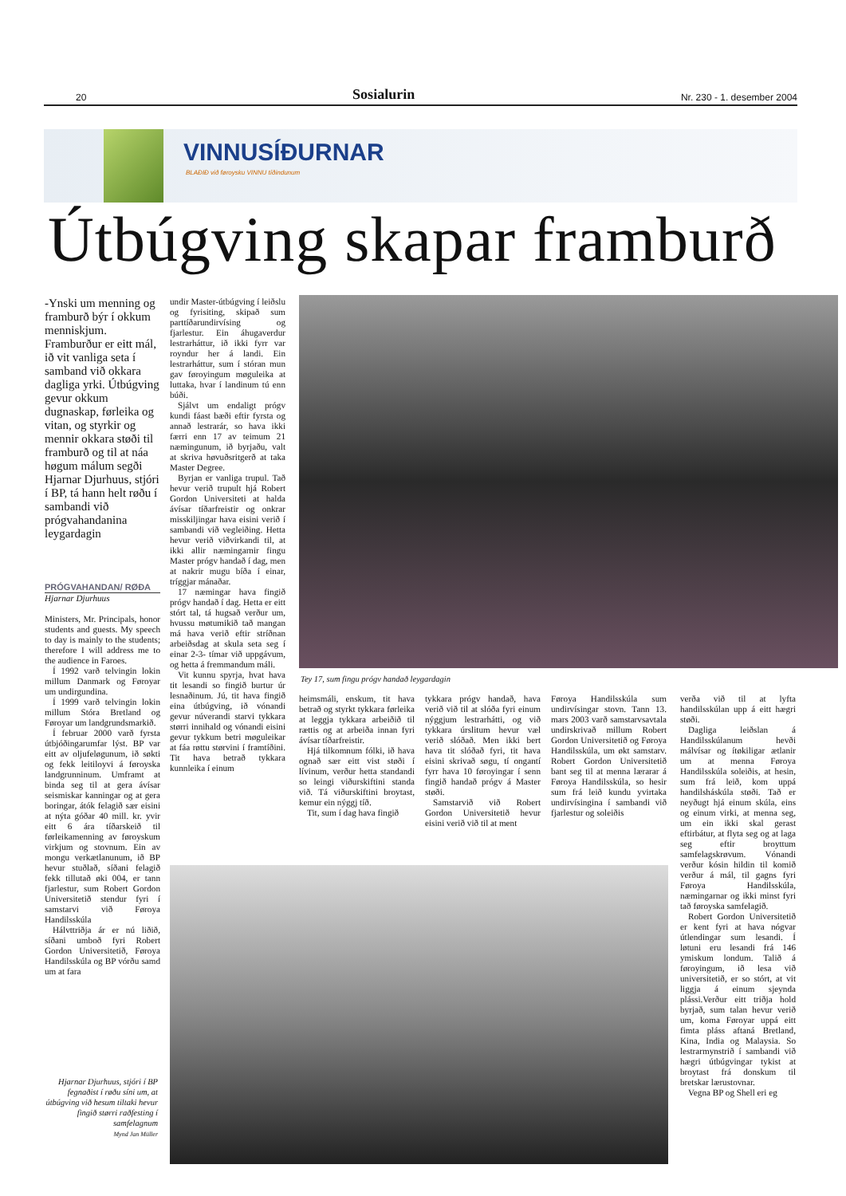20 Sosialurin Nr. 230 - 1. desember 2004
VINNUSÍÐURNAR
BLAÐIÐ við føroysku VINNU tíðindunum
Útbúgving skapar framburð
-Ynski um menning og framburð býr í okkum menniskjum. Framburður er eitt mál, ið vit vanliga seta í samband við okkara dagliga yrki. Útbúgving gevur okkum dugnaskap, førleika og vitan, og styrkir og mennir okkara støði til framburð og til at náa høgum málum segði Hjarnar Djurhuus, stjóri í BP, tá hann helt røðu í sambandi við prógvahandanina leygardagin
PRÓGVAHANDAN/ RØÐA
Hjarnar Djurhuus
Ministers, Mr. Principals, honor students and guests. My speech to day is mainly to the students; therefore I will address me to the audience in Faroes.
Í 1992 varð telvingin lokin millum Danmark og Føroyar um undirgundina.
Í 1999 varð telvingin lokin millum Stóra Bretland og Føroyar um landgrundsmarkið.
Í februar 2000 varð fyrsta útbjóðingarumfar lýst. BP var eitt av oljufeløgunum, ið søkti og fekk leitiloyvi á føroyska landgrunninum. Umframt at binda seg til at gera ávísar seismiskar kanningar og at gera boringar, átók felagið sær eisini at nýta góðar 40 mill. kr. yvir eitt 6 ára tíðarskeið til førleikamenning av føroyskum virkjum og stovnum. Ein av mongu verkætlanunum, ið BP hevur stuðlað, síðani felagið fekk tillutað øki 004, er tann fjarlestur, sum Robert Gordon Universitetið stendur fyri í samstarvi við Føroya Handilsskúla
Hálvttriðja ár er nú liðið, síðani umboð fyri Robert Gordon Universitetið, Føroya Handilsskúla og BP vórðu samd um at fara
undir Master-útbúgving í leiðslu og fyrisiting, skipað sum parttíðarundirvísing og fjarlestur. Ein áhugaverdur lestrarháttur, ið ikki fyrr var royndur her á landi. Ein lestrarháttur, sum í stóran mun gav føroyingum møguleika at luttaka, hvar í landinum tú enn búði.
Sjálvt um endaligt prógv kundi fáast bæði eftir fyrsta og annað lestrarár, so hava ikki færri enn 17 av teimum 21 næmingunum, ið byrjaðu, valt at skriva høvuðsritgerð at taka Master Degree.
Byrjan er vanliga trupul. Tað hevur verið trupult hjá Robert Gordon Universiteti at halda ávísar tíðarfreistir og onkrar misskiljingar hava eisini verið í sambandi við vegleiðing. Hetta hevur verið viðvirkandi til, at ikki allir næmingarnir fingu Master prógv handað í dag, men at nakrir mugu bíða í einar, tríggjar mánaðar.
17 næmingar hava fingið prógv handað í dag. Hetta er eitt stórt tal, tá hugsað verður um, hvussu møtumikið tað mangan má hava verið eftir stríðnan arbeiðsdag at skula seta seg í einar 2-3- tímar við uppgávum, og hetta á fremmandum máli.
Vit kunnu spyrja, hvat hava tit lesandi so fingið burtur úr lesnaðinum. Jú, tit hava fingið eina útbúgving, ið vónandi gevur núverandi starvi tykkara størri innihald og vónandi eisini gevur tykkum betri møguleikar at fáa røttu størvini í framtíðini. Tit hava betrað tykkara kunnleika í einum
Tey 17, sum fingu prógv handað leygardagin
heimsmáli, enskum, tit hava betrað og styrkt tykkara førleika at leggja tykkara arbeiðið til rættis og at arbeiða innan fyri ávísar tíðarfreistir.
Hjá tilkomnum fólki, ið hava ognað sær eitt vist støði í lívinum, verður hetta standandi so leingi viðurskiftini standa við. Tá viðurskiftini broytast, kemur ein nýggj tíð.
Tit, sum í dag hava fingið
tykkara prógv handað, hava verið við til at slóða fyri einum nýggjum lestrarhátti, og við tykkara úrslitum hevur væl verið slóðað. Men ikki bert hava tit slóðað fyri, tit hava eisini skrivað søgu, tí ongantí fyrr hava 10 føroyingar í senn fingið handað prógv á Master støði.
Samstarvið við Robert Gordon Universitetið hevur eisini verið við til at ment
Føroya Handilsskúla sum undirvísingar stovn. Tann 13. mars 2003 varð samstarvsavtala undirskrivað millum Robert Gordon Universitetið og Føroya Handilsskúla, um økt samstarv. Robert Gordon Universitetið bant seg til at menna lærarar á Føroya Handilsskúla, so hesir sum frá leið kundu yvirtaka undirvísingina í sambandi við fjarlestur og soleiðis
verða við til at lyfta handilsskúlan upp á eitt hægri støði.
Dagliga leiðslan á Handilsskúlanum hevði málvísar og ítøkiligar ætlanir um at menna Føroya Handilsskúla soleiðis, at hesin, sum frá leið, kom uppá handilsháskúla støði. Tað er neyðugt hjá einum skúla, eins og einum virki, at menna seg, um ein ikki skal gerast eftirbátur, at flyta seg og at laga seg eftir broyttum samfelagskrøvum. Vónandi verður kósin hildin til komið verður á mál, til gagns fyri Føroya Handilsskúla, næmingarnar og ikki minst fyri tað føroyska samfelagið.
Robert Gordon Universitetið er kent fyri at hava nógvar útlendingar sum lesandi. Í løtuni eru lesandi frá 146 ymiskum londum. Talið á føroyingum, ið lesa við universitetið, er so stórt, at vit liggja á einum sjeynda plássi.Verður eitt triðja hold byrjað, sum talan hevur verið um, koma Føroyar uppá eitt fimta pláss aftaná Bretland, Kina, India og Malaysia. So lestrarmynstrið í sambandi við hægri útbúgvingar tykist at broytast frá donskum til bretskar lærustovnar.
Vegna BP og Shell eri eg
Hjarnar Djurhuus, stjóri í BP fegnaðist í røðu síni um, at útbúgving við hesum tiltaki hevur fingið størri raðfesting í samfelagnum
Mynd Jan Müller